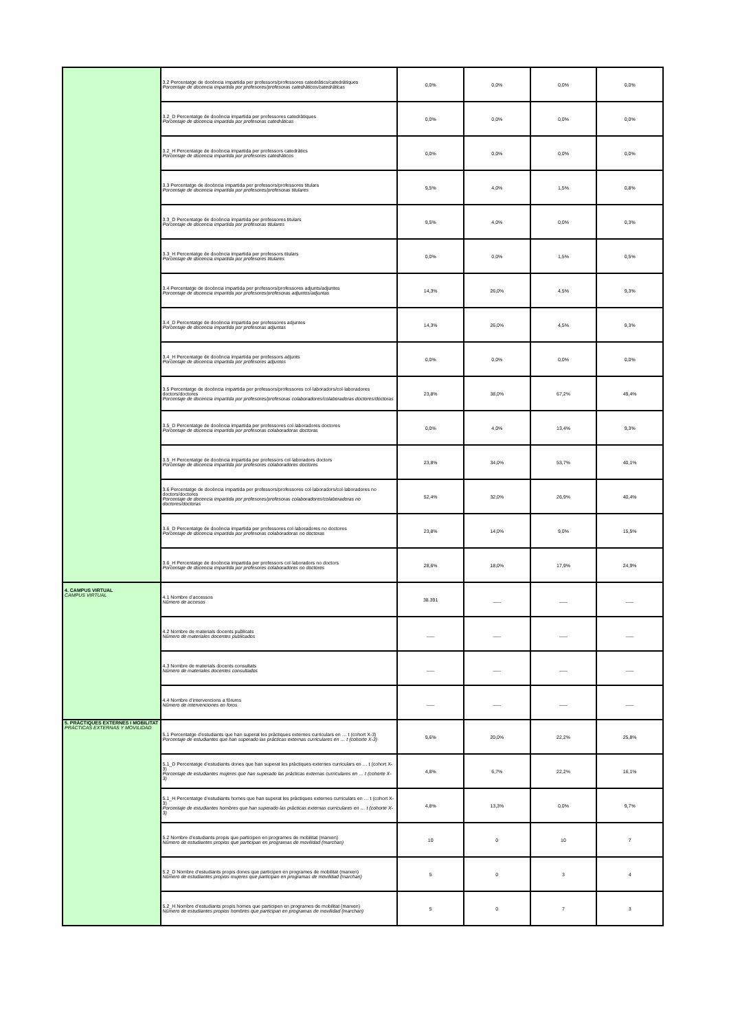| | 3.2 Percentatge de docència impartida per professors/professores catedràtics/catedràtiques Porcentaje de docencia impartida por profesores/profesoras catedráticos/catedráticas | 0,0% | 0,0% | 0,0% | 0,0% |
| | 3.2_D Percentatge de docència impartida per professores catedràtiques Porcentaje de docencia impartida por profesoras catedráticas | 0,0% | 0,0% | 0,0% | 0,0% |
| | 3.2_H Percentatge de docència impartida per professors catedràtics Porcentaje de docencia impartida por profesores catedráticos | 0,0% | 0,0% | 0,0% | 0,0% |
| | 3.3 Percentatge de docència impartida per professors/professores titulars Porcentaje de docencia impartida por profesores/profesoras titulares | 9,5% | 4,0% | 1,5% | 0,8% |
| | 3.3_D Percentatge de docència impartida per professores titulars Porcentaje de docencia impartida por profesoras titulares | 9,5% | 4,0% | 0,0% | 0,3% |
| | 3.3_H Percentatge de docència impartida per professors titulars Porcentaje de docencia impartida por profesores titulares | 0,0% | 0,0% | 1,5% | 0,5% |
| | 3.4 Percentatge de docència impartida per professors/professores adjunts/adjuntes Porcentaje de docencia impartida por profesores/profesoras adjuntos/adjuntas | 14,3% | 26,0% | 4,5% | 9,3% |
| | 3.4_D Percentatge de docència impartida per professores adjuntes Porcentaje de docencia impartida por profesoras adjuntas | 14,3% | 26,0% | 4,5% | 9,3% |
| | 3.4_H Percentatge de docència impartida per professors adjunts Porcentaje de docencia impartida por profesores adjuntos | 0,0% | 0,0% | 0,0% | 0,0% |
| | 3.5 Percentatge de docència impartida per professors/professores col·laboradors/col·laboradores doctors/doctores Porcentaje de docencia impartida por profesores/profesoras colaboradores/colaboradoras doctores/doctoras | 23,8% | 38,0% | 67,2% | 49,4% |
| | 3.5_D Percentatge de docència impartida per professores col·laboradores doctores Porcentaje de docencia impartida por profesoras colaboradoras doctoras | 0,0% | 4,0% | 13,4% | 9,3% |
| | 3.5_H Percentatge de docència impartida per professors col·laboradors doctors Porcentaje de docencia impartida por profesores colaboradores doctores | 23,8% | 34,0% | 53,7% | 40,1% |
| | 3.6 Percentatge de docència impartida per professors/professores col·laboradors/col·laboradores no doctors/doctores Porcentaje de docencia impartida por profesores/profesoras colaboradores/colaboradoras no doctores/doctoras | 52,4% | 32,0% | 26,9% | 40,4% |
| | 3.6_D Percentatge de docència impartida per professores col·laboradores no doctores Porcentaje de docencia impartida por profesoras colaboradoras no doctoras | 23,8% | 14,0% | 9,0% | 15,5% |
| | 3.6_H Percentatge de docència impartida per professors col·laboradors no doctors Porcentaje de docencia impartida por profesores colaboradores no doctores | 28,6% | 18,0% | 17,9% | 24,9% |
| 4. CAMPUS VIRTUAL CAMPUS VIRTUAL | 4.1 Nombre d’accessos Número de accesos | 38.391 | ___ | ___ | ___ |
| | 4.2 Nombre de materials docents publicats Número de materiales docentes publicados | ___ | ___ | ___ | ___ |
| | 4.3 Nombre de materials docents consultats Número de materiales docentes consultados | ___ | ___ | ___ | ___ |
| | 4.4 Nombre d’intervencions a fòrums Número de intervenciones en foros | ___ | ___ | ___ | ___ |
| 5. PRÀCTIQUES EXTERNES I MOBILITAT PRÁCTICAS EXTERNAS Y MOVILIDAD | 5.1 Percentatge d’estudiants que han superat les pràctiques externes curriculars en … t (cohort X-3) Porcentaje de estudiantes que han superado las prácticas externas curriculares en … t (cohorte X-3) | 9,6% | 20,0% | 22,2% | 25,8% |
| | 5.1_D Percentatge d’estudiants dones que han superat les pràctiques externes curriculars en … t (cohort X-3) Porcentaje de estudiantes mujeres que han superado las prácticas externas curriculares en … t (cohorte X-3) | 4,8% | 6,7% | 22,2% | 16,1% |
| | 5.1_H Percentatge d’estudiants homes que han superat les pràctiques externes curriculars en … t (cohort X-3) Porcentaje de estudiantes hombres que han superado las prácticas externas curriculares en … t (cohorte X-3) | 4,8% | 13,3% | 0,0% | 9,7% |
| | 5.2 Nombre d’estudiants propis que participen en programes de mobilitat (marxen) Número de estudiantes propios que participan en programas de movilidad (marchan) | 10 | 0 | 10 | 7 |
| | 5.2_D Nombre d’estudiants propis dones que participen en programes de mobilitat (marxen) Número de estudiantes propios mujeres que participan en programas de movilidad (marchan) | 5 | 0 | 3 | 4 |
| | 5.2_H Nombre d’estudiants propis homes que participen en programes de mobilitat (marxen) Número de estudiantes propios hombres que participan en programas de movilidad (marchan) | 5 | 0 | 7 | 3 |